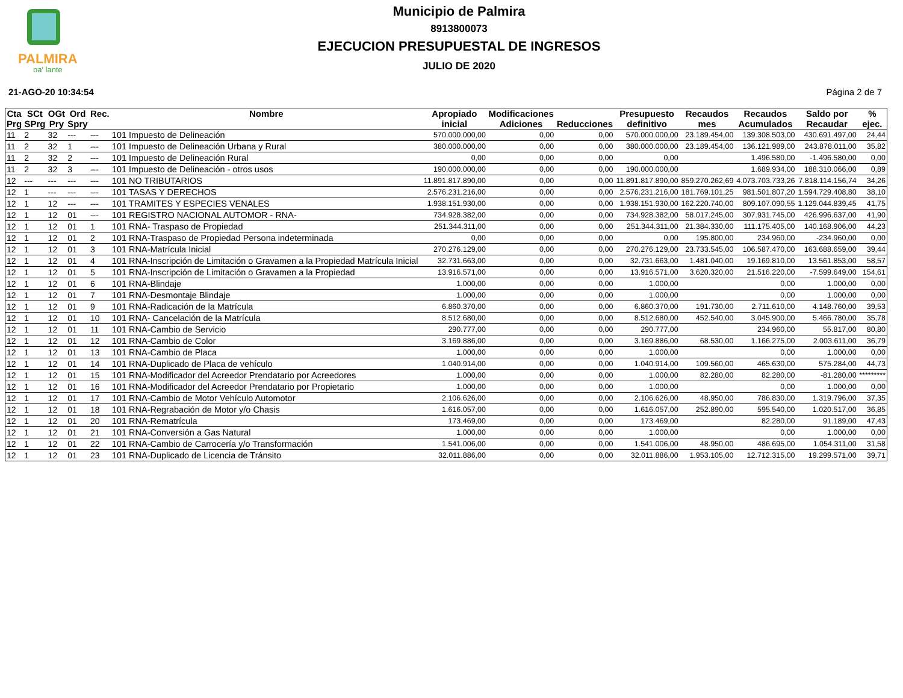PALMIRA
pa' lante
Municipio de Palmira
8913800073
EJECUCION PRESUPUESTAL DE INGRESOS
JULIO DE 2020
21-AGO-20 10:34:54 Página 2 de 7
| Cta Prg | SCt SPrg | OGt Pry | Ord Spry | Rec. | Nombre | Apropiado inicial | Modificaciones Adiciones | Reducciones | Presupuesto definitivo | Recaudos mes | Recaudos Acumulados | Saldo por Recaudar | % ejec. |
| --- | --- | --- | --- | --- | --- | --- | --- | --- | --- | --- | --- | --- | --- |
| 11 | 2 | 32 | --- | --- | 101 Impuesto de Delineación | 570.000.000,00 | 0,00 | 0,00 | 570.000.000,00 | 23.189.454,00 | 139.308.503,00 | 430.691.497,00 | 24,44 |
| 11 | 2 | 32 | 1 | --- | 101 Impuesto de Delineación Urbana y Rural | 380.000.000,00 | 0,00 | 0,00 | 380.000.000,00 | 23.189.454,00 | 136.121.989,00 | 243.878.011,00 | 35,82 |
| 11 | 2 | 32 | 2 | --- | 101 Impuesto de Delineación Rural | 0,00 | 0,00 | 0,00 | 0,00 | | 1.496.580,00 | -1.496.580,00 | 0,00 |
| 11 | 2 | 32 | 3 | --- | 101 Impuesto de Delineación - otros usos | 190.000.000,00 | 0,00 | 0,00 | 190.000.000,00 | | 1.689.934,00 | 188.310.066,00 | 0,89 |
| 12 | --- | --- | --- | --- | 101 NO TRIBUTARIOS | 11.891.817.890,00 | 0,00 | 0,00 | 11.891.817.890,00 | 859.270.262,69 | 4.073.703.733,26 | 7.818.114.156,74 | 34,26 |
| 12 | 1 | --- | --- | --- | 101 TASAS Y DERECHOS | 2.576.231.216,00 | 0,00 | 0,00 | 2.576.231.216,00 | 181.769.101,25 | 981.501.807,20 | 1.594.729.408,80 | 38,10 |
| 12 | 1 | 12 | --- | --- | 101 TRAMITES Y ESPECIES VENALES | 1.938.151.930,00 | 0,00 | 0,00 | 1.938.151.930,00 | 162.220.740,00 | 809.107.090,55 | 1.129.044.839,45 | 41,75 |
| 12 | 1 | 12 | 01 | --- | 101 REGISTRO NACIONAL AUTOMOR - RNA- | 734.928.382,00 | 0,00 | 0,00 | 734.928.382,00 | 58.017.245,00 | 307.931.745,00 | 426.996.637,00 | 41,90 |
| 12 | 1 | 12 | 01 | 1 | 101 RNA- Traspaso de Propiedad | 251.344.311,00 | 0,00 | 0,00 | 251.344.311,00 | 21.384.330,00 | 111.175.405,00 | 140.168.906,00 | 44,23 |
| 12 | 1 | 12 | 01 | 2 | 101 RNA-Traspaso de Propiedad Persona indeterminada | 0,00 | 0,00 | 0,00 | 0,00 | 195.800,00 | 234.960,00 | -234.960,00 | 0,00 |
| 12 | 1 | 12 | 01 | 3 | 101 RNA-Matrícula Inicial | 270.276.129,00 | 0,00 | 0,00 | 270.276.129,00 | 23.733.545,00 | 106.587.470,00 | 163.688.659,00 | 39,44 |
| 12 | 1 | 12 | 01 | 4 | 101 RNA-Inscripción de Limitación o Gravamen a la Propiedad Matrícula Inicial | 32.731.663,00 | 0,00 | 0,00 | 32.731.663,00 | 1.481.040,00 | 19.169.810,00 | 13.561.853,00 | 58,57 |
| 12 | 1 | 12 | 01 | 5 | 101 RNA-Inscripción de Limitación o Gravamen a la Propiedad | 13.916.571,00 | 0,00 | 0,00 | 13.916.571,00 | 3.620.320,00 | 21.516.220,00 | -7.599.649,00 | 154,61 |
| 12 | 1 | 12 | 01 | 6 | 101 RNA-Blindaje | 1.000,00 | 0,00 | 0,00 | 1.000,00 | | 0,00 | 1.000,00 | 0,00 |
| 12 | 1 | 12 | 01 | 7 | 101 RNA-Desmontaje Blindaje | 1.000,00 | 0,00 | 0,00 | 1.000,00 | | 0,00 | 1.000,00 | 0,00 |
| 12 | 1 | 12 | 01 | 9 | 101 RNA-Radicación de la Matrícula | 6.860.370,00 | 0,00 | 0,00 | 6.860.370,00 | 191.730,00 | 2.711.610,00 | 4.148.760,00 | 39,53 |
| 12 | 1 | 12 | 01 | 10 | 101 RNA- Cancelación de la Matrícula | 8.512.680,00 | 0,00 | 0,00 | 8.512.680,00 | 452.540,00 | 3.045.900,00 | 5.466.780,00 | 35,78 |
| 12 | 1 | 12 | 01 | 11 | 101 RNA-Cambio de Servicio | 290.777,00 | 0,00 | 0,00 | 290.777,00 | | 234.960,00 | 55.817,00 | 80,80 |
| 12 | 1 | 12 | 01 | 12 | 101 RNA-Cambio de Color | 3.169.886,00 | 0,00 | 0,00 | 3.169.886,00 | 68.530,00 | 1.166.275,00 | 2.003.611,00 | 36,79 |
| 12 | 1 | 12 | 01 | 13 | 101 RNA-Cambio de Placa | 1.000,00 | 0,00 | 0,00 | 1.000,00 | | 0,00 | 1.000,00 | 0,00 |
| 12 | 1 | 12 | 01 | 14 | 101 RNA-Duplicado de Placa de vehículo | 1.040.914,00 | 0,00 | 0,00 | 1.040.914,00 | 109.560,00 | 465.630,00 | 575.284,00 | 44,73 |
| 12 | 1 | 12 | 01 | 15 | 101 RNA-Modificador del Acreedor Prendatario por Acreedores | 1.000,00 | 0,00 | 0,00 | 1.000,00 | 82.280,00 | 82.280,00 | -81.280,00 | ********* |
| 12 | 1 | 12 | 01 | 16 | 101 RNA-Modificador del Acreedor Prendatario por Propietario | 1.000,00 | 0,00 | 0,00 | 1.000,00 | | 0,00 | 1.000,00 | 0,00 |
| 12 | 1 | 12 | 01 | 17 | 101 RNA-Cambio de Motor Vehículo Automotor | 2.106.626,00 | 0,00 | 0,00 | 2.106.626,00 | 48.950,00 | 786.830,00 | 1.319.796,00 | 37,35 |
| 12 | 1 | 12 | 01 | 18 | 101 RNA-Regrabación de Motor y/o Chasis | 1.616.057,00 | 0,00 | 0,00 | 1.616.057,00 | 252.890,00 | 595.540,00 | 1.020.517,00 | 36,85 |
| 12 | 1 | 12 | 01 | 20 | 101 RNA-Rematrícula | 173.469,00 | 0,00 | 0,00 | 173.469,00 | | 82.280,00 | 91.189,00 | 47,43 |
| 12 | 1 | 12 | 01 | 21 | 101 RNA-Conversión a Gas Natural | 1.000,00 | 0,00 | 0,00 | 1.000,00 | | 0,00 | 1.000,00 | 0,00 |
| 12 | 1 | 12 | 01 | 22 | 101 RNA-Cambio de Carrocería y/o Transformación | 1.541.006,00 | 0,00 | 0,00 | 1.541.006,00 | 48.950,00 | 486.695,00 | 1.054.311,00 | 31,58 |
| 12 | 1 | 12 | 01 | 23 | 101 RNA-Duplicado de Licencia de Tránsito | 32.011.886,00 | 0,00 | 0,00 | 32.011.886,00 | 1.953.105,00 | 12.712.315,00 | 19.299.571,00 | 39,71 |